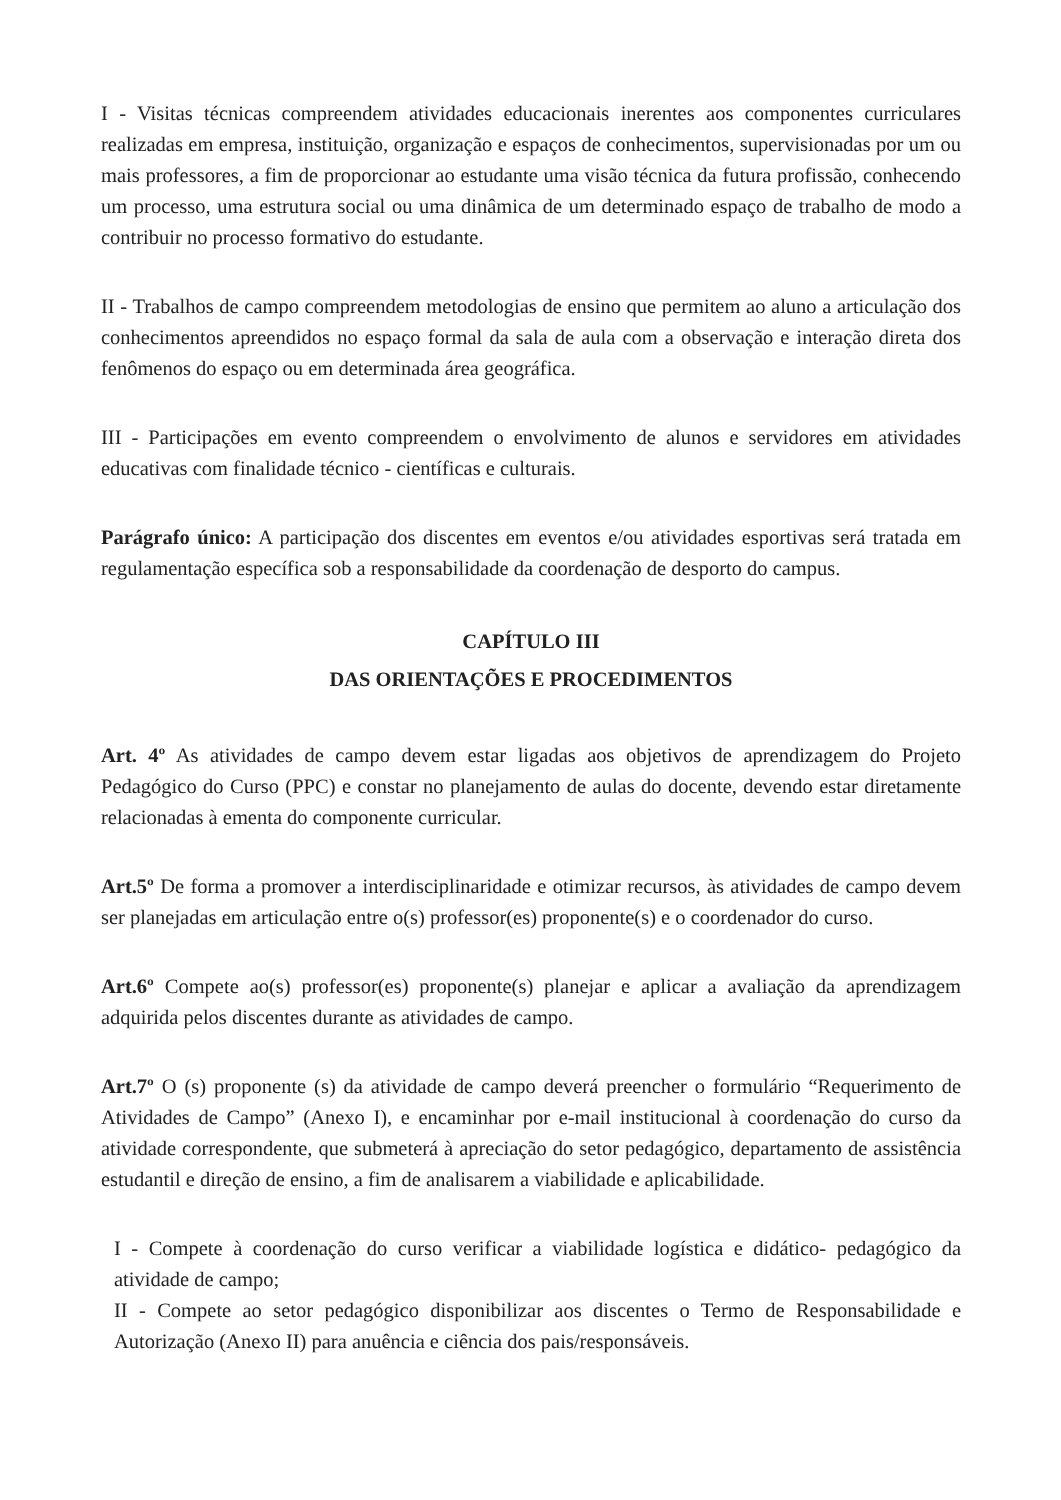I - Visitas técnicas compreendem atividades educacionais inerentes aos componentes curriculares realizadas em empresa, instituição, organização e espaços de conhecimentos, supervisionadas por um ou mais professores, a fim de proporcionar ao estudante uma visão técnica da futura profissão, conhecendo um processo, uma estrutura social ou uma dinâmica de um determinado espaço de trabalho de modo a contribuir no processo formativo do estudante.
II - Trabalhos de campo compreendem metodologias de ensino que permitem ao aluno a articulação dos conhecimentos apreendidos no espaço formal da sala de aula com a observação e interação direta dos fenômenos do espaço ou em determinada área geográfica.
III - Participações em evento compreendem o envolvimento de alunos e servidores em atividades educativas com finalidade técnico - científicas e culturais.
Parágrafo único: A participação dos discentes em eventos e/ou atividades esportivas será tratada em regulamentação específica sob a responsabilidade da coordenação de desporto do campus.
CAPÍTULO III
DAS ORIENTAÇÕES E PROCEDIMENTOS
Art. 4º As atividades de campo devem estar ligadas aos objetivos de aprendizagem do Projeto Pedagógico do Curso (PPC) e constar no planejamento de aulas do docente, devendo estar diretamente relacionadas à ementa do componente curricular.
Art.5º De forma a promover a interdisciplinaridade e otimizar recursos, às atividades de campo devem ser planejadas em articulação entre o(s) professor(es) proponente(s) e o coordenador do curso.
Art.6º Compete ao(s) professor(es) proponente(s) planejar e aplicar a avaliação da aprendizagem adquirida pelos discentes durante as atividades de campo.
Art.7º O (s) proponente (s) da atividade de campo deverá preencher o formulário “Requerimento de Atividades de Campo” (Anexo I), e encaminhar por e-mail institucional à coordenação do curso da atividade correspondente, que submeterá à apreciação do setor pedagógico, departamento de assistência estudantil e direção de ensino, a fim de analisarem a viabilidade e aplicabilidade.
I - Compete à coordenação do curso verificar a viabilidade logística e didático- pedagógico da atividade de campo;
II - Compete ao setor pedagógico disponibilizar aos discentes o Termo de Responsabilidade e Autorização (Anexo II) para anuência e ciência dos pais/responsáveis.